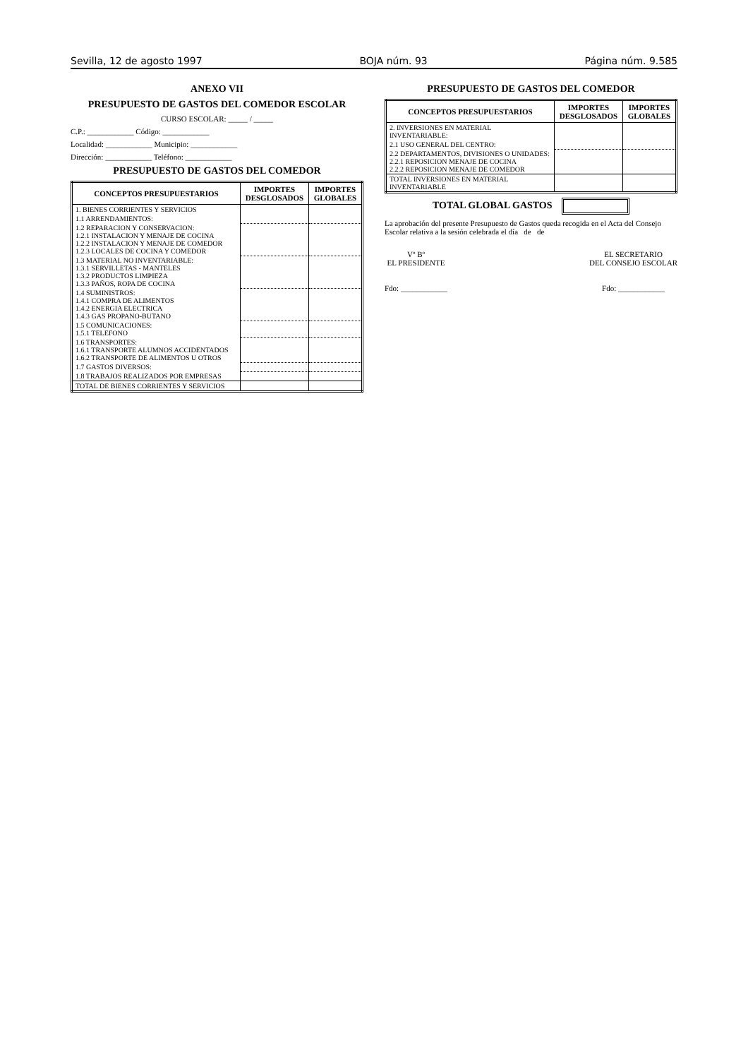Sevilla, 12 de agosto 1997 BOJA núm. 93 Página núm. 9.585
ANEXO VII
PRESUPUESTO DE GASTOS DEL COMEDOR ESCOLAR
CURSO ESCOLAR: _____ / _____
C.P.: ____________ Código: ____________
Localidad: ____________ Municipio: ____________
Dirección: ____________ Teléfono: ____________
PRESUPUESTO DE GASTOS DEL COMEDOR
| CONCEPTOS PRESUPUESTARIOS | IMPORTES DESGLOSADOS | IMPORTES GLOBALES |
| --- | --- | --- |
| 1. BIENES CORRIENTES Y SERVICIOS | | |
| 1.1 ARRENDAMIENTOS: | | |
| 1.2 REPARACION Y CONSERVACION: 1.2.1 INSTALACION Y MENAJE DE COCINA 1.2.2 INSTALACION Y MENAJE DE COMEDOR 1.2.3 LOCALES DE COCINA Y COMEDOR | | |
| 1.3 MATERIAL NO INVENTARIABLE: 1.3.1 SERVILLETAS - MANTELES 1.3.2 PRODUCTOS LIMPIEZA 1.3.3 PAÑOS, ROPA DE COCINA | | |
| 1.4 SUMINISTROS: 1.4.1 COMPRA DE ALIMENTOS 1.4.2 ENERGIA ELECTRICA 1.4.3 GAS PROPANO-BUTANO | | |
| 1.5 COMUNICACIONES: 1.5.1 TELEFONO | | |
| 1.6 TRANSPORTES: 1.6.1 TRANSPORTE ALUMNOS ACCIDENTADOS 1.6.2 TRANSPORTE DE ALIMENTOS U OTROS | | |
| 1.7 GASTOS DIVERSOS: | | |
| 1.8 TRABAJOS REALIZADOS POR EMPRESAS | | |
| TOTAL DE BIENES CORRIENTES Y SERVICIOS | | |
PRESUPUESTO DE GASTOS DEL COMEDOR
| CONCEPTOS PRESUPUESTARIOS | IMPORTES DESGLOSADOS | IMPORTES GLOBALES |
| --- | --- | --- |
| 2. INVERSIONES EN MATERIAL INVENTARIABLE: | | |
| 2.1 USO GENERAL DEL CENTRO: | | |
| 2.2 DEPARTAMENTOS, DIVISIONES O UNIDADES: 2.2.1 REPOSICION MENAJE DE COCINA 2.2.2 REPOSICION MENAJE DE COMEDOR | | |
| TOTAL INVERSIONES EN MATERIAL INVENTARIABLE | | |
TOTAL GLOBAL GASTOS
La aprobación del presente Presupuesto de Gastos queda recogida en el Acta del Consejo Escolar relativa a la sesión celebrada el día de de
Vº Bº
EL PRESIDENTE
Fdo: ____________
EL SECRETARIO
DEL CONSEJO ESCOLAR
Fdo: ____________